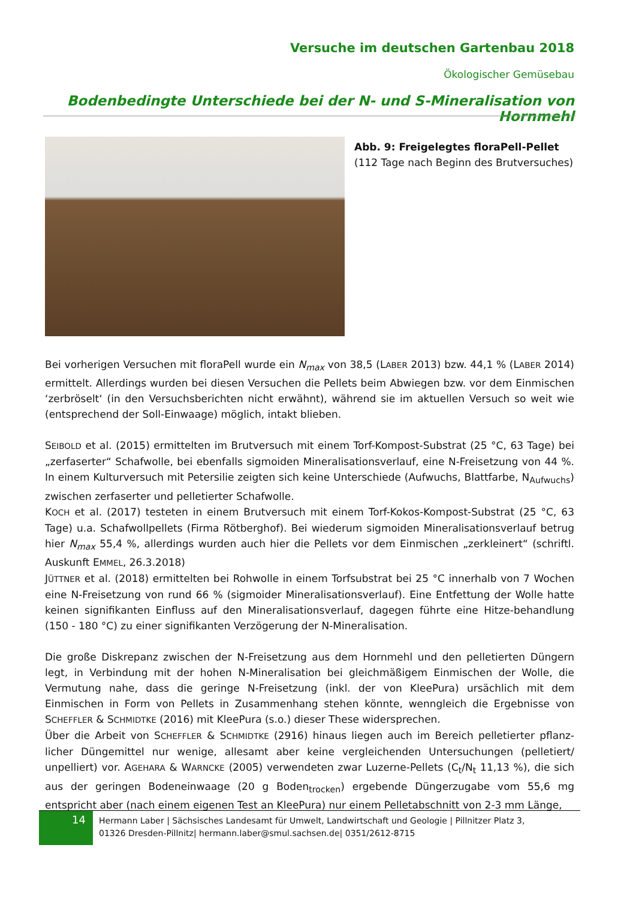Versuche im deutschen Gartenbau 2018
Ökologischer Gemüsebau
Bodenbedingte Unterschiede bei der N- und S-Mineralisation von Hornmehl
Abb. 9: Freigelegtes floraPell-Pellet
(112 Tage nach Beginn des Brutversuches)
Bei vorherigen Versuchen mit floraPell wurde ein N<sub>max</sub> von 38,5 (LABER 2013) bzw. 44,1 % (LABER 2014) ermittelt. Allerdings wurden bei diesen Versuchen die Pellets beim Abwiegen bzw. vor dem Einmischen ‘zerbröselt‘ (in den Versuchsberichten nicht erwähnt), während sie im aktuellen Versuch so weit wie (entsprechend der Soll-Einwaage) möglich, intakt blieben.
SEIBOLD et al. (2015) ermittelten im Brutversuch mit einem Torf-Kompost-Substrat (25 °C, 63 Tage) bei „zerfaserter“ Schafwolle, bei ebenfalls sigmoiden Mineralisationsverlauf, eine N-Freisetzung von 44 %. In einem Kulturversuch mit Petersilie zeigten sich keine Unterschiede (Aufwuchs, Blattfarbe, N<sub>Aufwuchs</sub>) zwischen zerfaserter und pelletierter Schafwolle.
KOCH et al. (2017) testeten in einem Brutversuch mit einem Torf-Kokos-Kompost-Substrat (25 °C, 63 Tage) u.a. Schafwollpellets (Firma Rötberghof). Bei wiederum sigmoiden Mineralisationsverlauf betrug hier N<sub>max</sub> 55,4 %, allerdings wurden auch hier die Pellets vor dem Einmischen „zerkleinert“ (schriftl. Auskunft EMMEL, 26.3.2018)
JÜTTNER et al. (2018) ermittelten bei Rohwolle in einem Torfsubstrat bei 25 °C innerhalb von 7 Wochen eine N-Freisetzung von rund 66 % (sigmoider Mineralisationsverlauf). Eine Entfettung der Wolle hatte keinen signifikanten Einfluss auf den Mineralisationsverlauf, dagegen führte eine Hitze-behandlung (150 - 180 °C) zu einer signifikanten Verzögerung der N-Mineralisation.
Die große Diskrepanz zwischen der N-Freisetzung aus dem Hornmehl und den pelletierten Düngern legt, in Verbindung mit der hohen N-Mineralisation bei gleichmäßigem Einmischen der Wolle, die Vermutung nahe, dass die geringe N-Freisetzung (inkl. der von KleePura) ursächlich mit dem Einmischen in Form von Pellets in Zusammenhang stehen könnte, wenngleich die Ergebnisse von SCHEFFLER & SCHMIDTKE (2016) mit KleePura (s.o.) dieser These widersprechen.
Über die Arbeit von SCHEFFLER & SCHMIDTKE (2916) hinaus liegen auch im Bereich pelletierter pflanz-licher Düngemittel nur wenige, allesamt aber keine vergleichenden Untersuchungen (pelletiert/ unpelliert) vor. AGEHARA & WARNCKE (2005) verwendeten zwar Luzerne-Pellets (C<sub>t</sub>/N<sub>t</sub> 11,13 %), die sich aus der geringen Bodeneinwaage (20 g Boden<sub>trocken</sub>) ergebende Düngerzugabe vom 55,6 mg entspricht aber (nach einem eigenen Test an KleePura) nur einem Pelletabschnitt von 2-3 mm Länge,
14
Hermann Laber | Sächsisches Landesamt für Umwelt, Landwirtschaft und Geologie | Pillnitzer Platz 3,
01326 Dresden-Pillnitz| hermann.laber@smul.sachsen.de| 0351/2612-8715